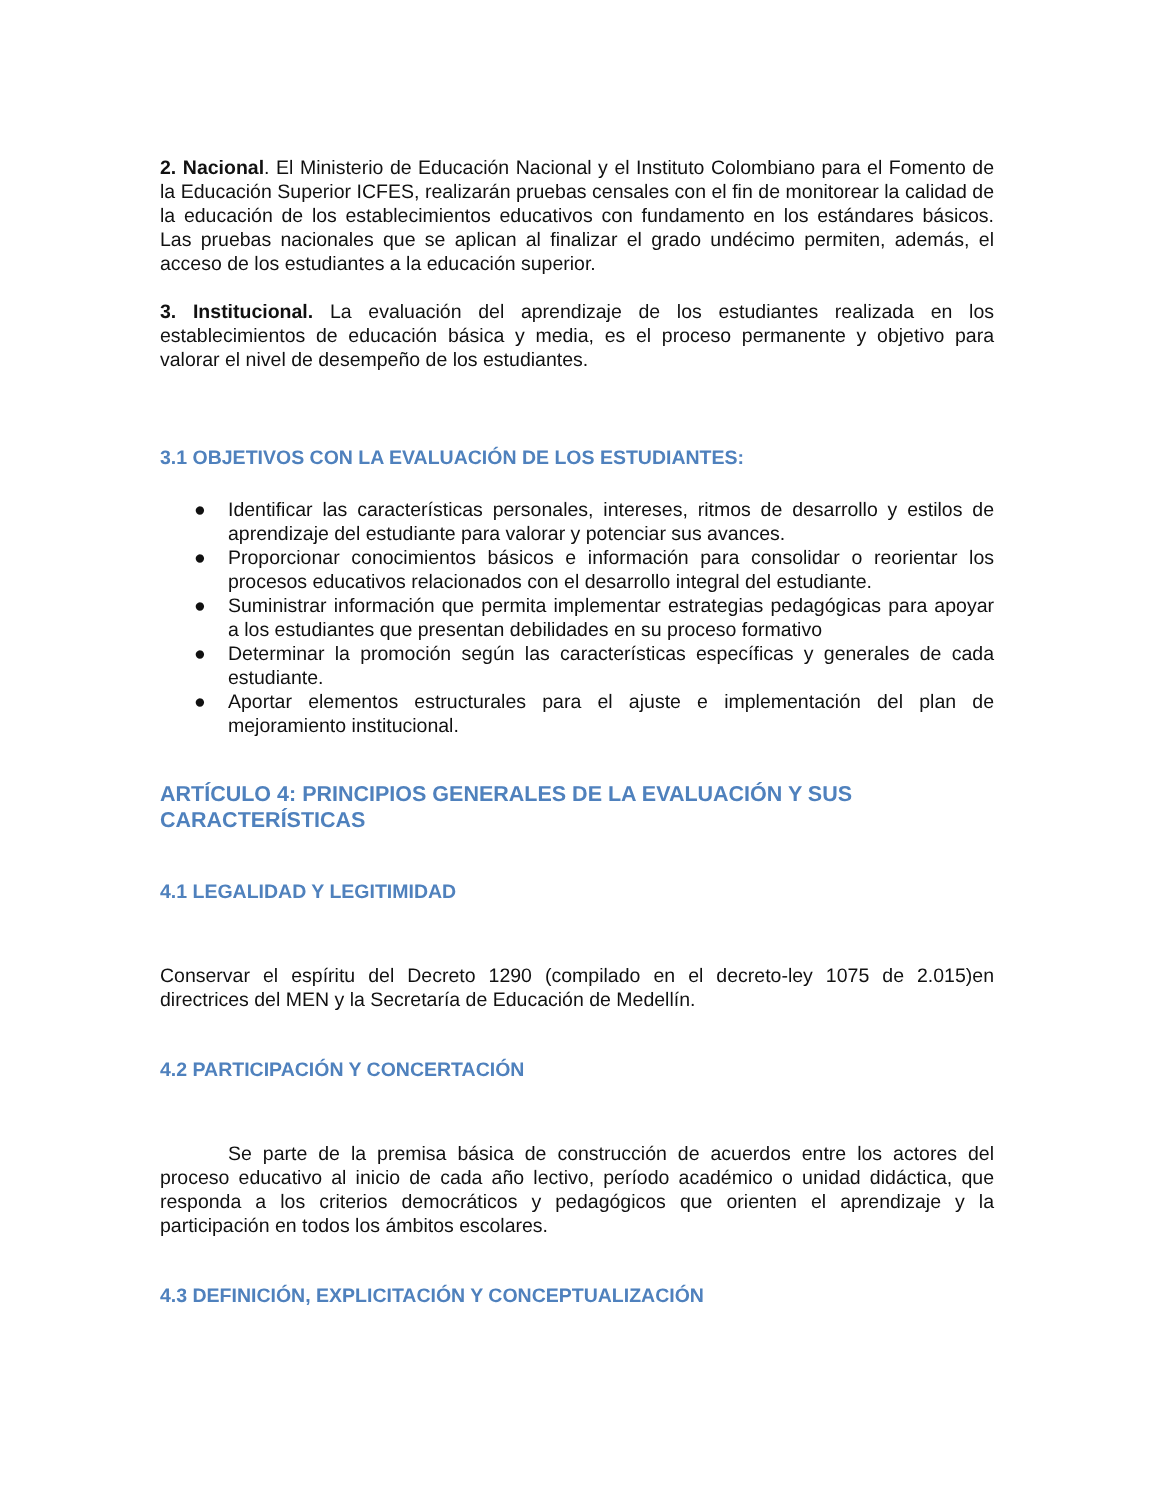2. Nacional. El Ministerio de Educación Nacional y el Instituto Colombiano para el Fomento de la Educación Superior ICFES, realizarán pruebas censales con el fin de monitorear la calidad de la educación de los establecimientos educativos con fundamento en los estándares básicos. Las pruebas nacionales que se aplican al finalizar el grado undécimo permiten, además, el acceso de los estudiantes a la educación superior.
3. Institucional. La evaluación del aprendizaje de los estudiantes realizada en los establecimientos de educación básica y media, es el proceso permanente y objetivo para valorar el nivel de desempeño de los estudiantes.
3.1 OBJETIVOS CON LA EVALUACIÓN DE LOS ESTUDIANTES:
● Identificar las características personales, intereses, ritmos de desarrollo y estilos de aprendizaje del estudiante para valorar y potenciar sus avances.
● Proporcionar conocimientos básicos e información para consolidar o reorientar los procesos educativos relacionados con el desarrollo integral del estudiante.
● Suministrar información que permita implementar estrategias pedagógicas para apoyar a los estudiantes que presentan debilidades en su proceso formativo
● Determinar la promoción según las características específicas y generales de cada estudiante.
● Aportar elementos estructurales para el ajuste e implementación del plan de mejoramiento institucional.
ARTÍCULO 4: PRINCIPIOS GENERALES DE LA EVALUACIÓN Y SUS CARACTERÍSTICAS
4.1 LEGALIDAD Y LEGITIMIDAD
Conservar el espíritu del Decreto 1290 (compilado en el decreto-ley 1075 de 2.015)en directrices del MEN y la Secretaría de Educación de Medellín.
4.2 PARTICIPACIÓN Y CONCERTACIÓN
Se parte de la premisa básica de construcción de acuerdos entre los actores del proceso educativo al inicio de cada año lectivo, período académico o unidad didáctica, que responda a los criterios democráticos y pedagógicos que orienten el aprendizaje y la participación en todos los ámbitos escolares.
4.3 DEFINICIÓN, EXPLICITACIÓN Y CONCEPTUALIZACIÓN